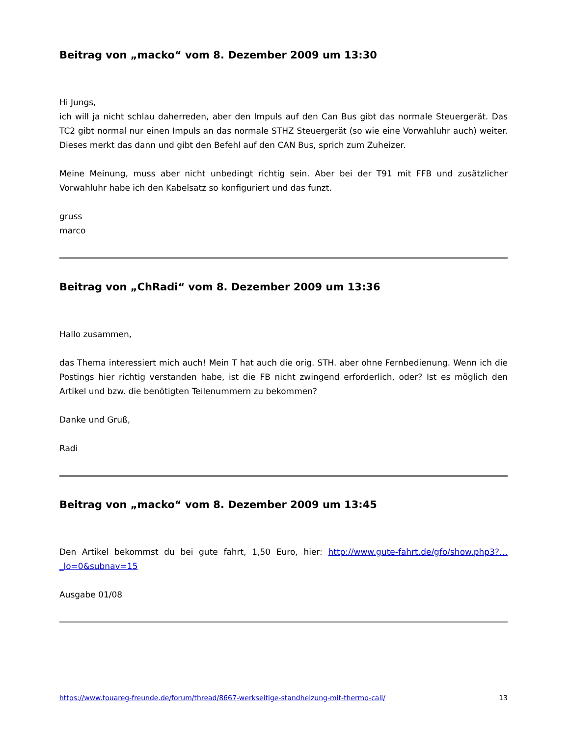Beitrag von „macko“ vom 8. Dezember 2009 um 13:30
Hi Jungs,
ich will ja nicht schlau daherreden, aber den Impuls auf den Can Bus gibt das normale Steuergerät. Das TC2 gibt normal nur einen Impuls an das normale STHZ Steuergerät (so wie eine Vorwahluhr auch) weiter. Dieses merkt das dann und gibt den Befehl auf den CAN Bus, sprich zum Zuheizer.
Meine Meinung, muss aber nicht unbedingt richtig sein. Aber bei der T91 mit FFB und zusätzlicher Vorwahluhr habe ich den Kabelsatz so konfiguriert und das funzt.
gruss
marco
Beitrag von „ChRadi“ vom 8. Dezember 2009 um 13:36
Hallo zusammen,
das Thema interessiert mich auch! Mein T hat auch die orig. STH. aber ohne Fernbedienung. Wenn ich die Postings hier richtig verstanden habe, ist die FB nicht zwingend erforderlich, oder? Ist es möglich den Artikel und bzw. die benötigten Teilenummern zu bekommen?
Danke und Gruß,
Radi
Beitrag von „macko“ vom 8. Dezember 2009 um 13:45
Den Artikel bekommst du bei gute fahrt, 1,50 Euro, hier: http://www.gute-fahrt.de/gfo/show.php3?…_lo=0&subnav=15
Ausgabe 01/08
https://www.touareg-freunde.de/forum/thread/8667-werkseitige-standheizung-mit-thermo-call/ 13